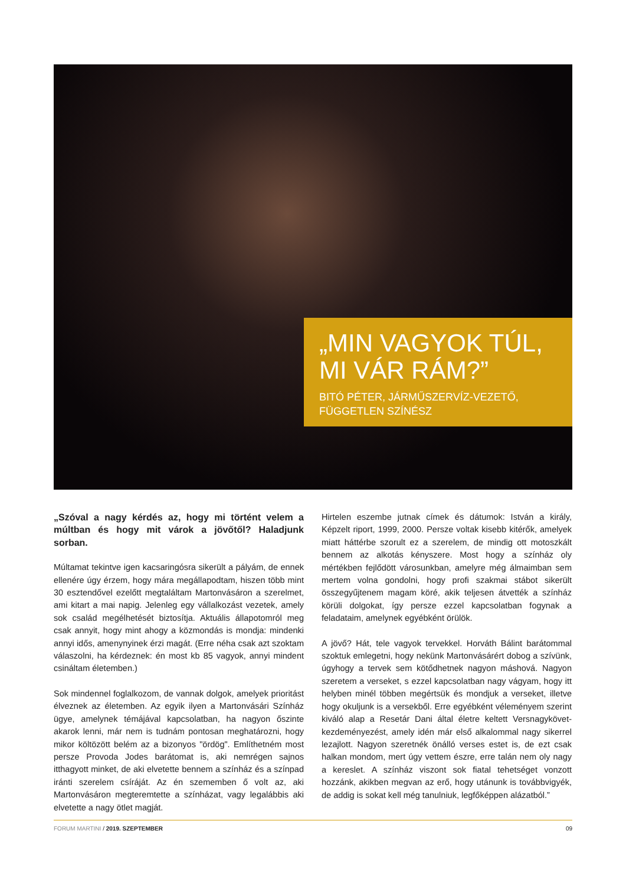„MIN VAGYOK TÚL, MI VÁR RÁM?”
BITÓ PÉTER, JÁRMŰSZERVÍZ-VEZETŐ, FÜGGETLEN SZÍNÉSZ
„Szóval a nagy kérdés az, hogy mi történt velem a múltban és hogy mit várok a jövőtől? Haladjunk sorban.
Múltamat tekintve igen kacsaringósra sikerült a pályám, de ennek ellenére úgy érzem, hogy mára megállapodtam, hiszen több mint 30 esztendővel ezelőtt megtaláltam Martonvásáron a szerelmet, ami kitart a mai napig. Jelenleg egy vállalkozást vezetek, amely sok család megélhetését biztosítja. Aktuális állapotomról meg csak annyit, hogy mint ahogy a közmondás is mondja: mindenki annyi idős, amenynyinek érzi magát. (Erre néha csak azt szoktam válaszolni, ha kérdeznek: én most kb 85 vagyok, annyi mindent csináltam életemben.)
Sok mindennel foglalkozom, de vannak dolgok, amelyek prioritást élveznek az életemben. Az egyik ilyen a Martonvásári Színház ügye, amelynek témájával kapcsolatban, ha nagyon őszinte akarok lenni, már nem is tudnám pontosan meghatározni, hogy mikor költözött belém az a bizonyos "ördög". Említhetném most persze Provoda Jodes barátomat is, aki nemrégen sajnos itthagyott minket, de aki elvetette bennem a színház és a színpad iránti szerelem csíráját. Az én szememben ő volt az, aki Martonvásáron megteremtette a színházat, vagy legalábbis aki elvetette a nagy ötlet magját.
Hirtelen eszembe jutnak címek és dátumok: István a király, Képzelt riport, 1999, 2000. Persze voltak kisebb kitérők, amelyek miatt háttérbe szorult ez a szerelem, de mindig ott motoszkált bennem az alkotás kényszere. Most hogy a színház oly mértékben fejlődött városunkban, amelyre még álmaimban sem mertem volna gondolni, hogy profi szakmai stábot sikerült összegyűjtenem magam köré, akik teljesen átvették a színház körüli dolgokat, így persze ezzel kapcsolatban fogynak a feladataim, amelynek egyébként örülök.
A jövő? Hát, tele vagyok tervekkel. Horváth Bálint barátommal szoktuk emlegetni, hogy nekünk Martonvásárért dobog a szívünk, úgyhogy a tervek sem kötődhetnek nagyon máshová. Nagyon szeretem a verseket, s ezzel kapcsolatban nagy vágyam, hogy itt helyben minél többen megértsük és mondjuk a verseket, illetve hogy okuljunk is a versekből. Erre egyébként véleményem szerint kiváló alap a Resetár Dani által életre keltett Versnagykövet-kezdeményezést, amely idén már első alkalommal nagy sikerrel lezajlott. Nagyon szeretnék önálló verses estet is, de ezt csak halkan mondom, mert úgy vettem észre, erre talán nem oly nagy a kereslet. A színház viszont sok fiatal tehetséget vonzott hozzánk, akikben megvan az erő, hogy utánunk is továbbvigyék, de addig is sokat kell még tanulniuk, legfőképpen alázatból.”
FORUM MARTINI / 2019. SZEPTEMBER
09